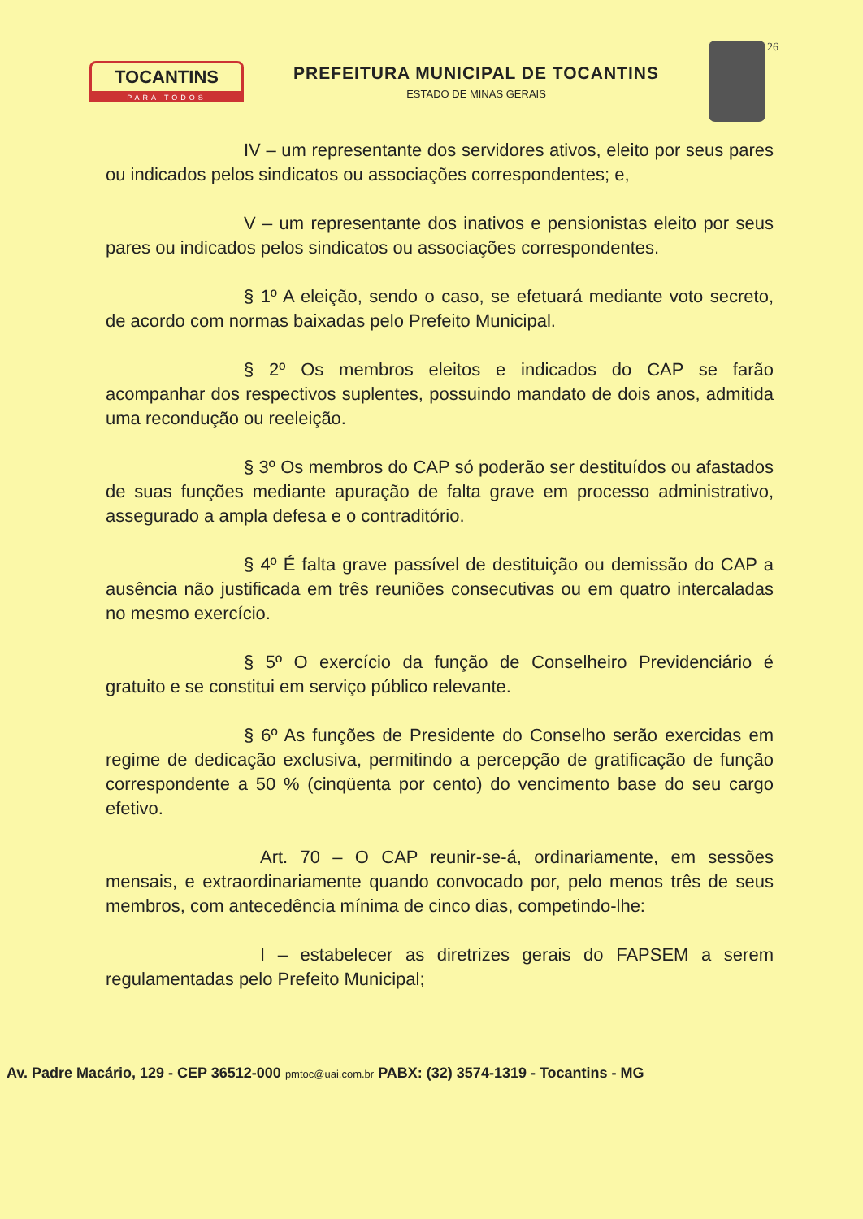TOCANTINS
PARA TODOS
PREFEITURA MUNICIPAL DE TOCANTINS
ESTADO DE MINAS GERAIS
26
IV – um representante dos servidores ativos, eleito por seus pares ou indicados pelos sindicatos ou associações correspondentes; e,
V – um representante dos inativos e pensionistas eleito por seus pares ou indicados pelos sindicatos ou associações correspondentes.
§ 1º A eleição, sendo o caso, se efetuará mediante voto secreto, de acordo com normas baixadas pelo Prefeito Municipal.
§ 2º Os membros eleitos e indicados do CAP se farão acompanhar dos respectivos suplentes, possuindo mandato de dois anos, admitida uma recondução ou reeleição.
§ 3º Os membros do CAP só poderão ser destituídos ou afastados de suas funções mediante apuração de falta grave em processo administrativo, assegurado a ampla defesa e o contraditório.
§ 4º É falta grave passível de destituição ou demissão do CAP a ausência não justificada em três reuniões consecutivas ou em quatro intercaladas no mesmo exercício.
§ 5º O exercício da função de Conselheiro Previdenciário é gratuito e se constitui em serviço público relevante.
§ 6º As funções de Presidente do Conselho serão exercidas em regime de dedicação exclusiva, permitindo a percepção de gratificação de função correspondente a 50 % (cinqüenta por cento) do vencimento base do seu cargo efetivo.
Art. 70 – O CAP reunir-se-á, ordinariamente, em sessões mensais, e extraordinariamente quando convocado por, pelo menos três de seus membros, com antecedência mínima de cinco dias, competindo-lhe:
I – estabelecer as diretrizes gerais do FAPSEM a serem regulamentadas pelo Prefeito Municipal;
Av. Padre Macário, 129 - CEP 36512-000 pmtoc@uai.com.br PABX: (32) 3574-1319 - Tocantins - MG